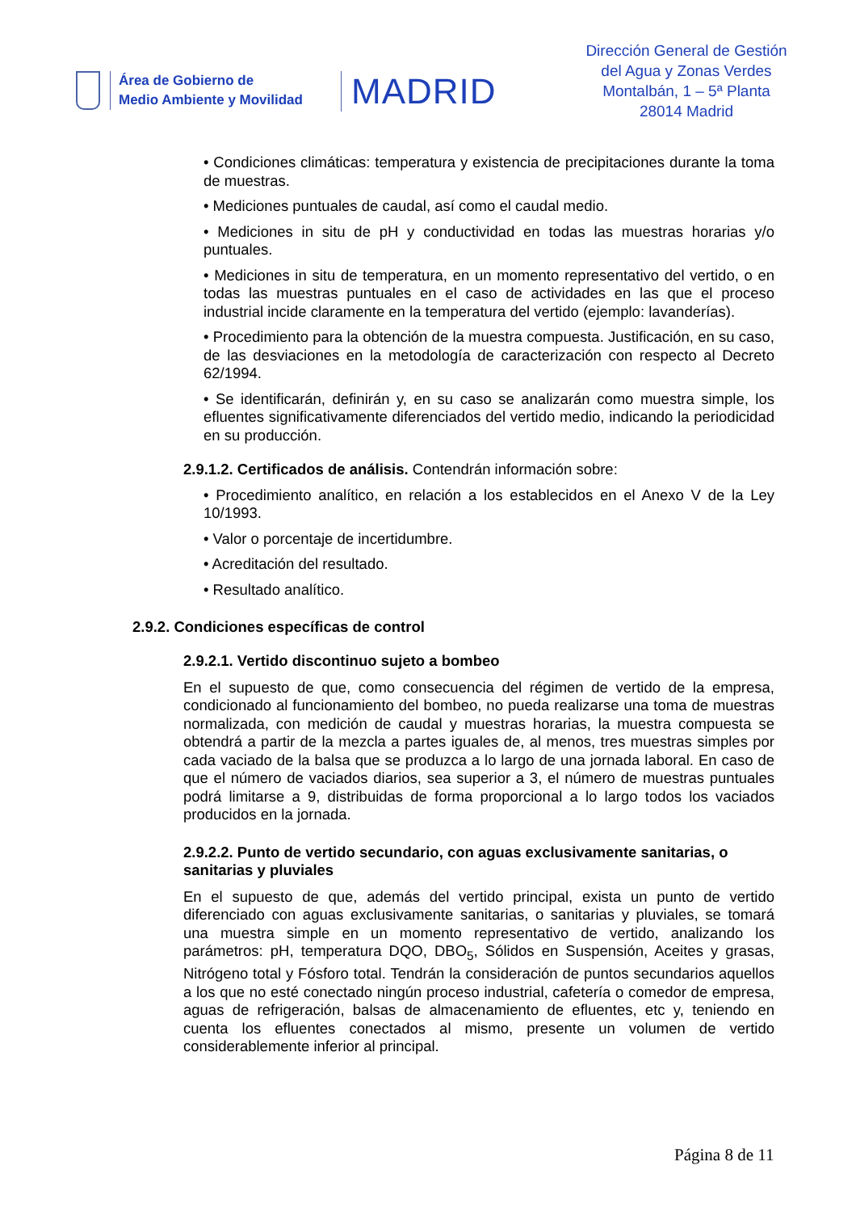Área de Gobierno de
Medio Ambiente y Movilidad
MADRID
Dirección General de Gestión
del Agua y Zonas Verdes
Montalbán, 1 – 5ª Planta
28014 Madrid
• Condiciones climáticas: temperatura y existencia de precipitaciones durante la toma de muestras.
• Mediciones puntuales de caudal, así como el caudal medio.
• Mediciones in situ de pH y conductividad en todas las muestras horarias y/o puntuales.
• Mediciones in situ de temperatura, en un momento representativo del vertido, o en todas las muestras puntuales en el caso de actividades en las que el proceso industrial incide claramente en la temperatura del vertido (ejemplo: lavanderías).
• Procedimiento para la obtención de la muestra compuesta. Justificación, en su caso, de las desviaciones en la metodología de caracterización con respecto al Decreto 62/1994.
• Se identificarán, definirán y, en su caso se analizarán como muestra simple, los efluentes significativamente diferenciados del vertido medio, indicando la periodicidad en su producción.
2.9.1.2. Certificados de análisis. Contendrán información sobre:
• Procedimiento analítico, en relación a los establecidos en el Anexo V de la Ley 10/1993.
• Valor o porcentaje de incertidumbre.
• Acreditación del resultado.
• Resultado analítico.
2.9.2. Condiciones específicas de control
2.9.2.1. Vertido discontinuo sujeto a bombeo
En el supuesto de que, como consecuencia del régimen de vertido de la empresa, condicionado al funcionamiento del bombeo, no pueda realizarse una toma de muestras normalizada, con medición de caudal y muestras horarias, la muestra compuesta se obtendrá a partir de la mezcla a partes iguales de, al menos, tres muestras simples por cada vaciado de la balsa que se produzca a lo largo de una jornada laboral. En caso de que el número de vaciados diarios, sea superior a 3, el número de muestras puntuales podrá limitarse a 9, distribuidas de forma proporcional a lo largo todos los vaciados producidos en la jornada.
2.9.2.2. Punto de vertido secundario, con aguas exclusivamente sanitarias, o sanitarias y pluviales
En el supuesto de que, además del vertido principal, exista un punto de vertido diferenciado con aguas exclusivamente sanitarias, o sanitarias y pluviales, se tomará una muestra simple en un momento representativo de vertido, analizando los parámetros: pH, temperatura DQO, DBO<sub>5</sub>, Sólidos en Suspensión, Aceites y grasas, Nitrógeno total y Fósforo total. Tendrán la consideración de puntos secundarios aquellos a los que no esté conectado ningún proceso industrial, cafetería o comedor de empresa, aguas de refrigeración, balsas de almacenamiento de efluentes, etc y, teniendo en cuenta los efluentes conectados al mismo, presente un volumen de vertido considerablemente inferior al principal.
Página 8 de 11